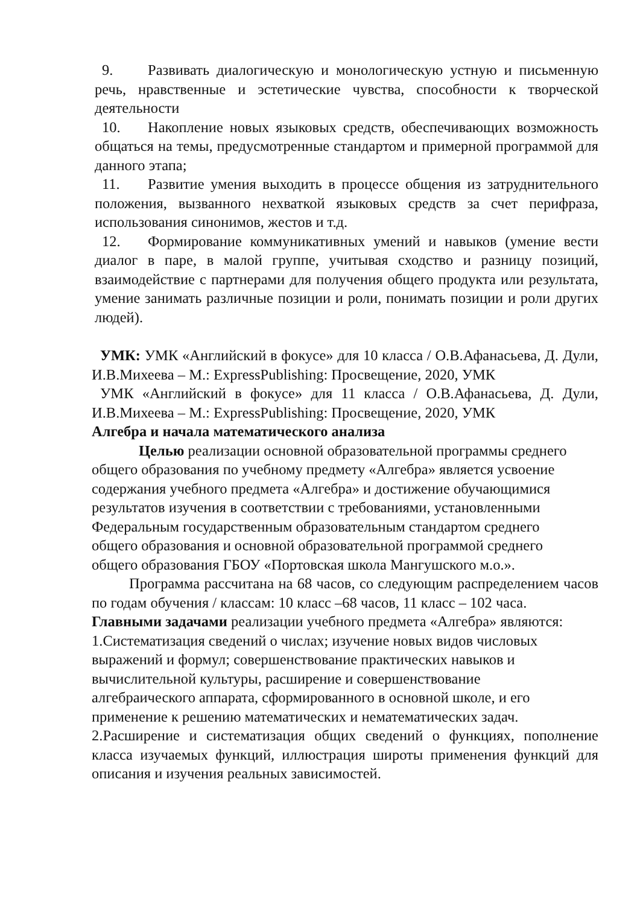9. Развивать диалогическую и монологическую устную и письменную речь, нравственные и эстетические чувства, способности к творческой деятельности
10. Накопление новых языковых средств, обеспечивающих возможность общаться на темы, предусмотренные стандартом и примерной программой для данного этапа;
11. Развитие умения выходить в процессе общения из затруднительного положения, вызванного нехваткой языковых средств за счет перифраза, использования синонимов, жестов и т.д.
12. Формирование коммуникативных умений и навыков (умение вести диалог в паре, в малой группе, учитывая сходство и разницу позиций, взаимодействие с партнерами для получения общего продукта или результата, умение занимать различные позиции и роли, понимать позиции и роли других людей).
УМК: УМК «Английский в фокусе» для 10 класса / О.В.Афанасьева, Д. Дули, И.В.Михеева – М.: ExpressPublishing: Просвещение, 2020, УМК
УМК «Английский в фокусе» для 11 класса / О.В.Афанасьева, Д. Дули, И.В.Михеева – М.: ExpressPublishing: Просвещение, 2020, УМК
Алгебра и начала математического анализа
Целью реализации основной образовательной программы среднего общего образования по учебному предмету «Алгебра» является усвоение содержания учебного предмета «Алгебра» и достижение обучающимися результатов изучения в соответствии с требованиями, установленными Федеральным государственным образовательным стандартом среднего общего образования и основной образовательной программой среднего общего образования ГБОУ «Портовская школа Мангушского м.о.».
Программа рассчитана на 68 часов, со следующим распределением часов по годам обучения / классам: 10 класс –68 часов, 11 класс – 102 часа.
Главными задачами реализации учебного предмета «Алгебра» являются:
1.Систематизация сведений о числах; изучение новых видов числовых выражений и формул; совершенствование практических навыков и вычислительной культуры, расширение и совершенствование алгебраического аппарата, сформированного в основной школе, и его применение к решению математических и нематематических задач.
2.Расширение и систематизация общих сведений о функциях, пополнение класса изучаемых функций, иллюстрация широты применения функций для описания и изучения реальных зависимостей.